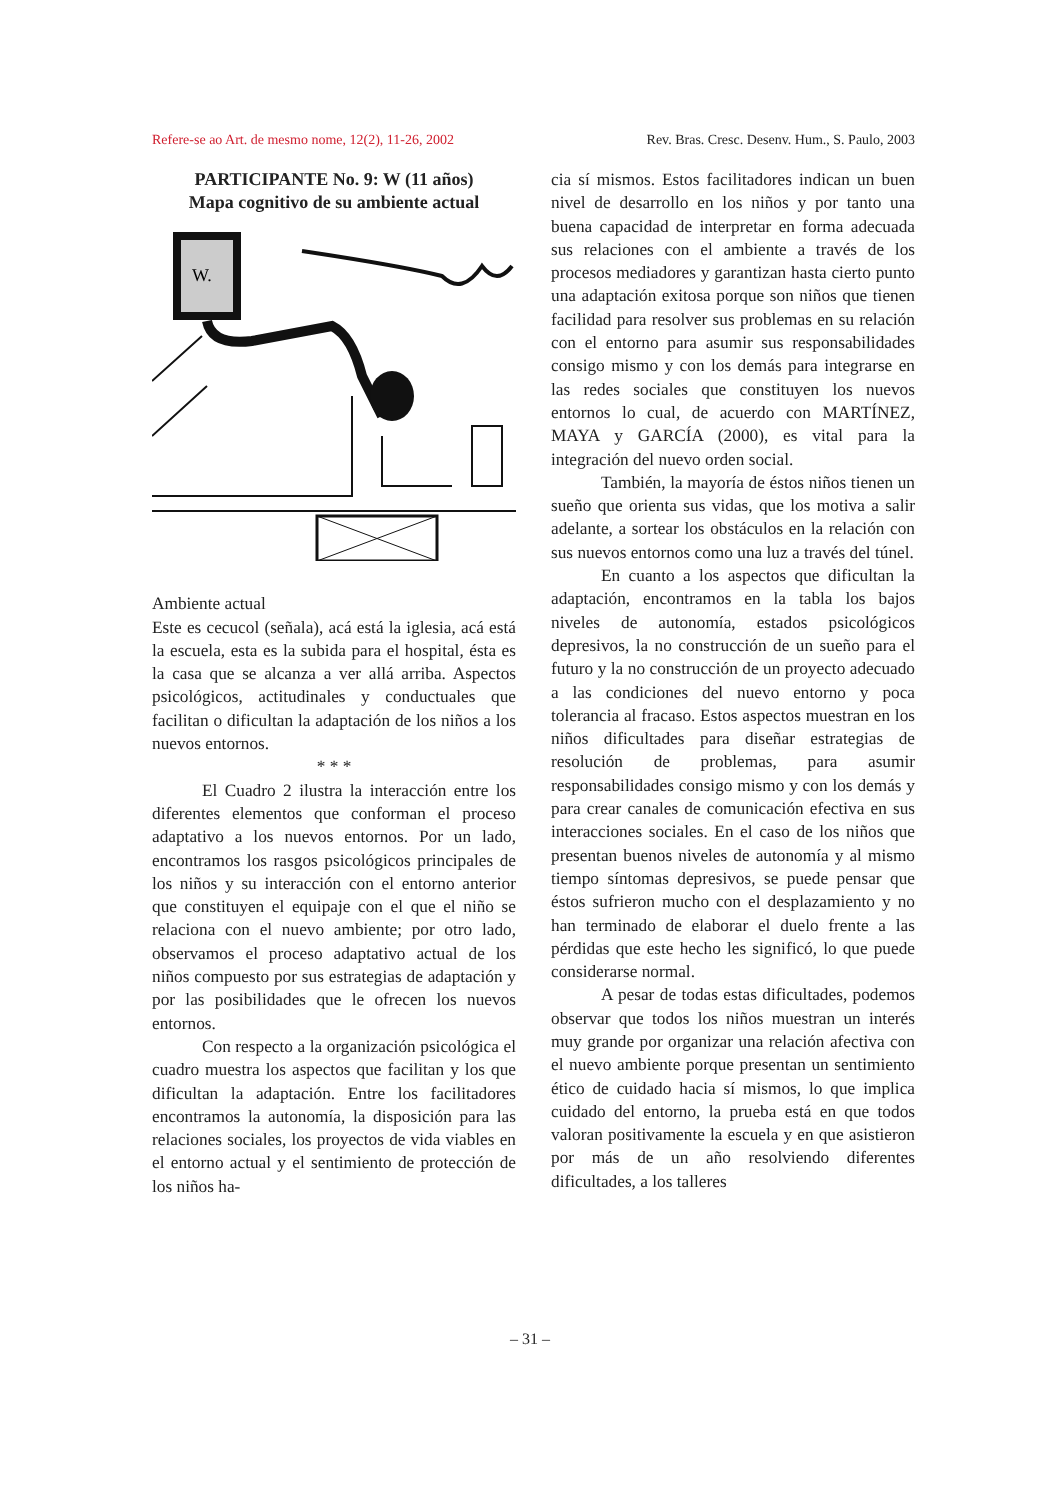Refere-se ao Art. de mesmo nome, 12(2), 11-26, 2002 Rev. Bras. Cresc. Desenv. Hum., S. Paulo, 2003
PARTICIPANTE No. 9: W (11 años)
Mapa cognitivo de su ambiente actual
W.
Ambiente actual
Este es cecucol (señala), acá está la iglesia, acá está la escuela, esta es la subida para el hospital, ésta es la casa que se alcanza a ver allá arriba. Aspectos psicológicos, actitudinales y conductuales que facilitan o dificultan la adaptación de los niños a los nuevos entornos.
* * *
El Cuadro 2 ilustra la interacción entre los diferentes elementos que conforman el proceso adaptativo a los nuevos entornos. Por un lado, encontramos los rasgos psicológicos principales de los niños y su interacción con el entorno anterior que constituyen el equipaje con el que el niño se relaciona con el nuevo ambiente; por otro lado, observamos el proceso adaptativo actual de los niños compuesto por sus estrategias de adaptación y por las posibilidades que le ofrecen los nuevos entornos.
Con respecto a la organización psicológica el cuadro muestra los aspectos que facilitan y los que dificultan la adaptación. Entre los facilitadores encontramos la autonomía, la disposición para las relaciones sociales, los proyectos de vida viables en el entorno actual y el sentimiento de protección de los niños ha-
cia sí mismos. Estos facilitadores indican un buen nivel de desarrollo en los niños y por tanto una buena capacidad de interpretar en forma adecuada sus relaciones con el ambiente a través de los procesos mediadores y garantizan hasta cierto punto una adaptación exitosa porque son niños que tienen facilidad para resolver sus problemas en su relación con el entorno para asumir sus responsabilidades consigo mismo y con los demás para integrarse en las redes sociales que constituyen los nuevos entornos lo cual, de acuerdo con MARTÍNEZ, MAYA y GARCÍA (2000), es vital para la integración del nuevo orden social.
También, la mayoría de éstos niños tienen un sueño que orienta sus vidas, que los motiva a salir adelante, a sortear los obstáculos en la relación con sus nuevos entornos como una luz a través del túnel.
En cuanto a los aspectos que dificultan la adaptación, encontramos en la tabla los bajos niveles de autonomía, estados psicológicos depresivos, la no construcción de un sueño para el futuro y la no construcción de un proyecto adecuado a las condiciones del nuevo entorno y poca tolerancia al fracaso. Estos aspectos muestran en los niños dificultades para diseñar estrategias de resolución de problemas, para asumir responsabilidades consigo mismo y con los demás y para crear canales de comunicación efectiva en sus interacciones sociales. En el caso de los niños que presentan buenos niveles de autonomía y al mismo tiempo síntomas depresivos, se puede pensar que éstos sufrieron mucho con el desplazamiento y no han terminado de elaborar el duelo frente a las pérdidas que este hecho les significó, lo que puede considerarse normal.
A pesar de todas estas dificultades, podemos observar que todos los niños muestran un interés muy grande por organizar una relación afectiva con el nuevo ambiente porque presentan un sentimiento ético de cuidado hacia sí mismos, lo que implica cuidado del entorno, la prueba está en que todos valoran positivamente la escuela y en que asistieron por más de un año resolviendo diferentes dificultades, a los talleres
– 31 –